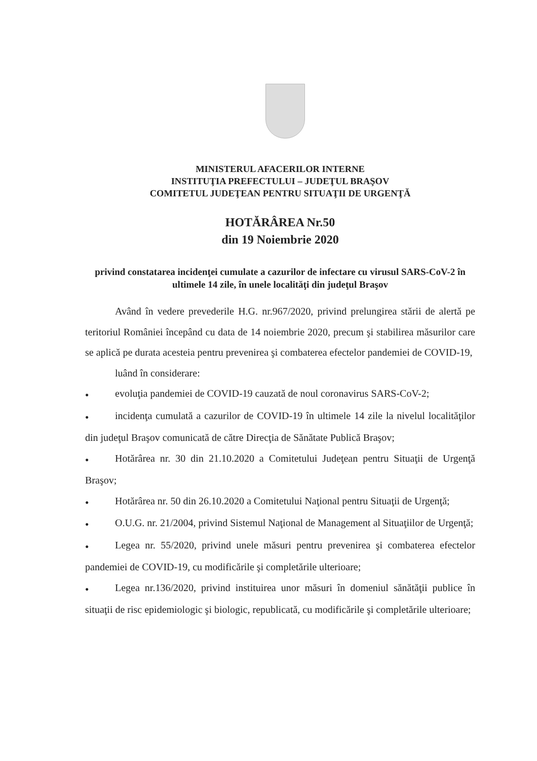MINISTERUL AFACERILOR INTERNE
INSTITUŢIA PREFECTULUI – JUDEŢUL BRAŞOV
COMITETUL JUDEŢEAN PENTRU SITUAŢII DE URGENŢĂ
HOTĂRÂREA Nr.50
din 19 Noiembrie 2020
privind constatarea incidenţei cumulate a cazurilor de infectare cu virusul SARS-CoV-2 în ultimele 14 zile, în unele localităţi din judeţul Braşov
Având în vedere prevederile H.G. nr.967/2020, privind prelungirea stării de alertă pe teritoriul României începând cu data de 14 noiembrie 2020, precum şi stabilirea măsurilor care se aplică pe durata acesteia pentru prevenirea şi combaterea efectelor pandemiei de COVID-19,
luând în considerare:
● evoluţia pandemiei de COVID-19 cauzată de noul coronavirus SARS-CoV-2;
● incidenţa cumulată a cazurilor de COVID-19 în ultimele 14 zile la nivelul localităţilor din judeţul Braşov comunicată de către Direcţia de Sănătate Publică Braşov;
● Hotărârea nr. 30 din 21.10.2020 a Comitetului Judeţean pentru Situaţii de Urgenţă Braşov;
● Hotărârea nr. 50 din 26.10.2020 a Comitetului Naţional pentru Situaţii de Urgenţă;
● O.U.G. nr. 21/2004, privind Sistemul Naţional de Management al Situaţiilor de Urgenţă;
● Legea nr. 55/2020, privind unele măsuri pentru prevenirea şi combaterea efectelor pandemiei de COVID-19, cu modificările şi completările ulterioare;
● Legea nr.136/2020, privind instituirea unor măsuri în domeniul sănătăţii publice în situaţii de risc epidemiologic şi biologic, republicată, cu modificările şi completările ulterioare;